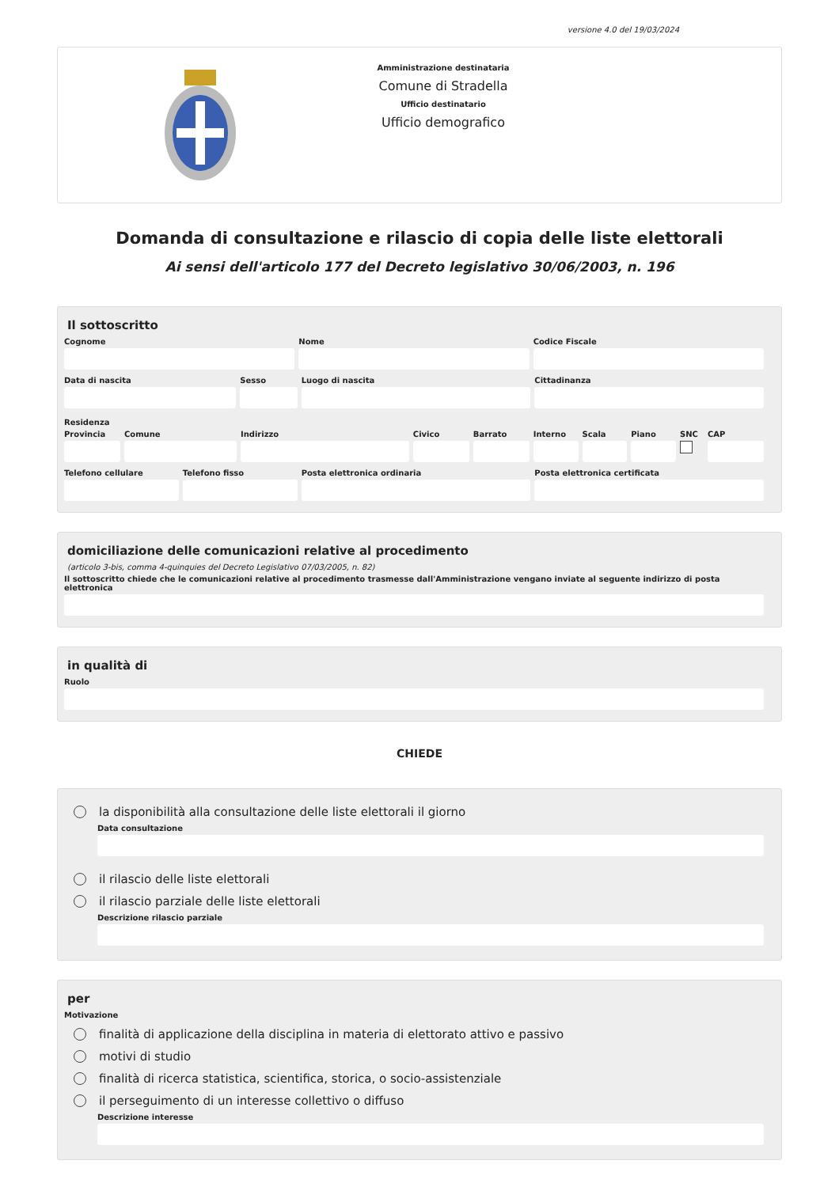versione 4.0 del 19/03/2024
Amministrazione destinataria
Comune di Stradella
Ufficio destinatario
Ufficio demografico
Domanda di consultazione e rilascio di copia delle liste elettorali
Ai sensi dell'articolo 177 del Decreto legislativo 30/06/2003, n. 196
Il sottoscritto
Cognome Nome Codice Fiscale
Data di nascita Sesso Luogo di nascita Cittadinanza
Residenza
Provincia Comune Indirizzo Civico Barrato Interno Scala Piano SNC CAP
Telefono cellulare Telefono fisso Posta elettronica ordinaria Posta elettronica certificata
domiciliazione delle comunicazioni relative al procedimento
(articolo 3-bis, comma 4-quinquies del Decreto Legislativo 07/03/2005, n. 82)
Il sottoscritto chiede che le comunicazioni relative al procedimento trasmesse dall'Amministrazione vengano inviate al seguente indirizzo di posta elettronica
in qualità di
Ruolo
CHIEDE
la disponibilità alla consultazione delle liste elettorali il giorno
Data consultazione
il rilascio delle liste elettorali
il rilascio parziale delle liste elettorali
Descrizione rilascio parziale
per
Motivazione
finalità di applicazione della disciplina in materia di elettorato attivo e passivo
motivi di studio
finalità di ricerca statistica, scientifica, storica, o socio-assistenziale
il perseguimento di un interesse collettivo o diffuso
Descrizione interesse